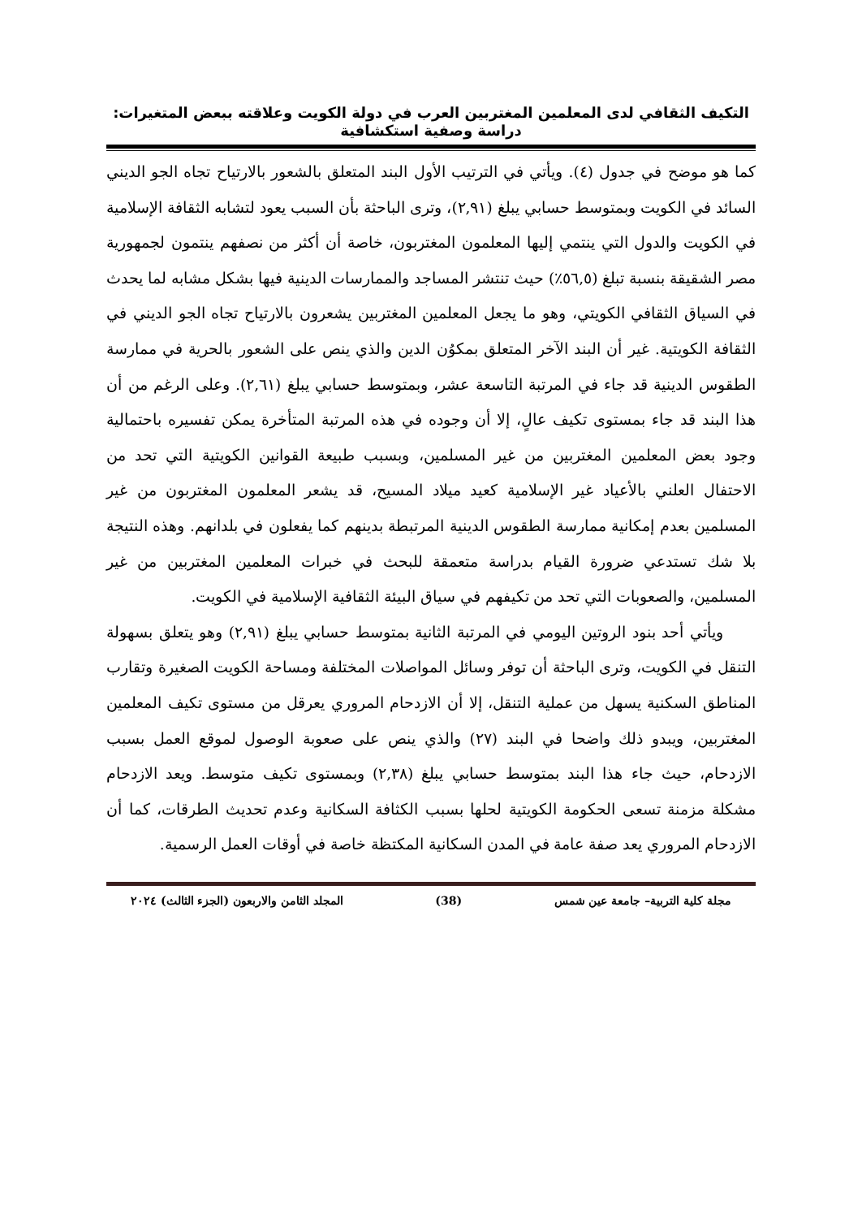التكيف الثقافي لدى المعلمين المغتربين العرب في دولة الكويت وعلاقته ببعض المتغيرات:
دراسة وصفية استكشافية
كما هو موضح في جدول (٤). ويأتي في الترتيب الأول البند المتعلق بالشعور بالارتياح تجاه الجو الديني السائد في الكويت وبمتوسط حسابي يبلغ (٢,٩١)، وترى الباحثة بأن السبب يعود لتشابه الثقافة الإسلامية في الكويت والدول التي ينتمي إليها المعلمون المغتربون، خاصة أن أكثر من نصفهم ينتمون لجمهورية مصر الشقيقة بنسبة تبلغ (٥٦,٥٪) حيث تنتشر المساجد والممارسات الدينية فيها بشكل مشابه لما يحدث في السياق الثقافي الكويتي، وهو ما يجعل المعلمين المغتربين يشعرون بالارتياح تجاه الجو الديني في الثقافة الكويتية. غير أن البند الآخر المتعلق بمكوُن الدين والذي ينص على الشعور بالحرية في ممارسة الطقوس الدينية قد جاء في المرتبة التاسعة عشر، وبمتوسط حسابي يبلغ (٢,٦١). وعلى الرغم من أن هذا البند قد جاء بمستوى تكيف عالٍ، إلا أن وجوده في هذه المرتبة المتأخرة يمكن تفسيره باحتمالية وجود بعض المعلمين المغتربين من غير المسلمين، وبسبب طبيعة القوانين الكويتية التي تحد من الاحتفال العلني بالأعياد غير الإسلامية كعيد ميلاد المسيح، قد يشعر المعلمون المغتربون من غير المسلمين بعدم إمكانية ممارسة الطقوس الدينية المرتبطة بدينهم كما يفعلون في بلدانهم. وهذه النتيجة بلا شك تستدعي ضرورة القيام بدراسة متعمقة للبحث في خبرات المعلمين المغتربين من غير المسلمين، والصعوبات التي تحد من تكيفهم في سياق البيئة الثقافية الإسلامية في الكويت.
ويأتي أحد بنود الروتين اليومي في المرتبة الثانية بمتوسط حسابي يبلغ (٢,٩١) وهو يتعلق بسهولة التنقل في الكويت، وترى الباحثة أن توفر وسائل المواصلات المختلفة ومساحة الكويت الصغيرة وتقارب المناطق السكنية يسهل من عملية التنقل، إلا أن الازدحام المروري يعرقل من مستوى تكيف المعلمين المغتربين، ويبدو ذلك واضحا في البند (٢٧) والذي ينص على صعوبة الوصول لموقع العمل بسبب الازدحام، حيث جاء هذا البند بمتوسط حسابي يبلغ (٢,٣٨) وبمستوى تكيف متوسط. ويعد الازدحام مشكلة مزمنة تسعى الحكومة الكويتية لحلها بسبب الكثافة السكانية وعدم تحديث الطرقات، كما أن الازدحام المروري يعد صفة عامة في المدن السكانية المكتظة خاصة في أوقات العمل الرسمية.
مجلة كلية التربية– جامعة عين شمس (38) المجلد الثامن والاربعون (الجزء الثالث) ٢٠٢٤